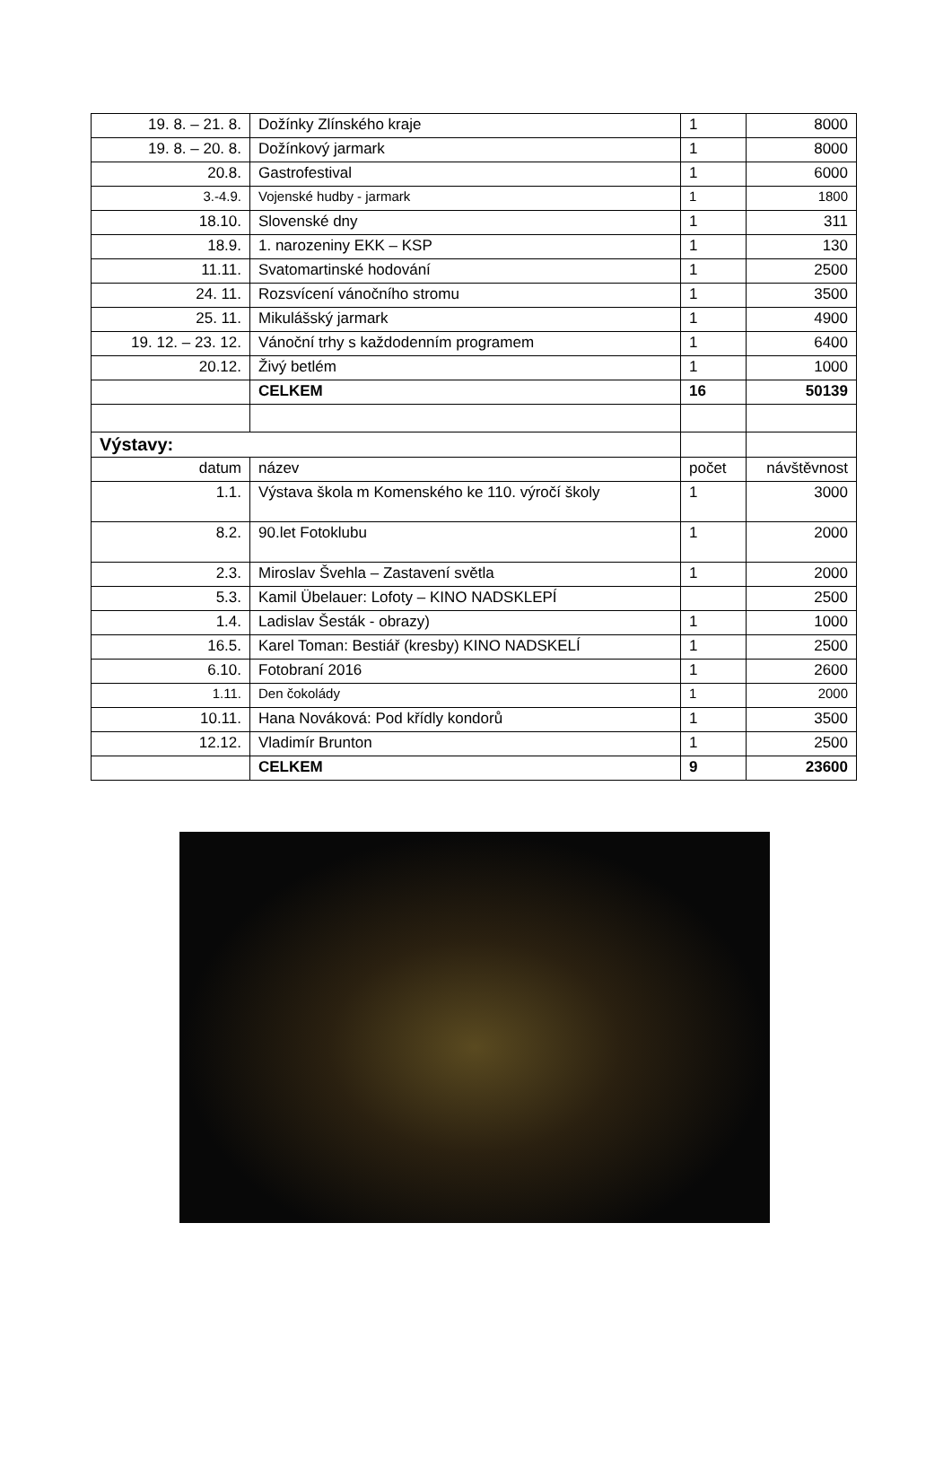| 19. 8. – 21. 8. | Dožínky Zlínského kraje | 1 | 8000 |
| 19. 8. – 20. 8. | Dožínkový jarmark | 1 | 8000 |
| 20.8. | Gastrofestival | 1 | 6000 |
| 3.-4.9. | Vojenské hudby - jarmark | 1 | 1800 |
| 18.10. | Slovenské dny | 1 | 311 |
| 18.9. | 1. narozeniny EKK – KSP | 1 | 130 |
| 11.11. | Svatomartinské hodování | 1 | 2500 |
| 24. 11. | Rozsvícení vánočního stromu | 1 | 3500 |
| 25. 11. | Mikulášský jarmark | 1 | 4900 |
| 19. 12. – 23. 12. | Vánoční trhy s každodenním programem | 1 | 6400 |
| 20.12. | Živý betlém | 1 | 1000 |
| | CELKEM | 16 | 50139 |
| Výstavy: | | | |
| datum | název | počet | návštěvnost |
| 1.1. | Výstava škola m Komenského ke 110. výročí školy | 1 | 3000 |
| 8.2. | 90.let Fotoklubu | 1 | 2000 |
| 2.3. | Miroslav Švehla – Zastavení světla | 1 | 2000 |
| 5.3. | Kamil Übelauer: Lofoty – KINO NADSKLEPÍ | | 2500 |
| 1.4. | Ladislav Šesták - obrazy) | 1 | 1000 |
| 16.5. | Karel Toman: Bestiář (kresby) KINO NADSKELÍ | 1 | 2500 |
| 6.10. | Fotobraní 2016 | 1 | 2600 |
| 1.11. | Den čokolády | 1 | 2000 |
| 10.11. | Hana Nováková: Pod křídly kondorů | 1 | 3500 |
| 12.12. | Vladimír Brunton | 1 | 2500 |
| | CELKEM | 9 | 23600 |